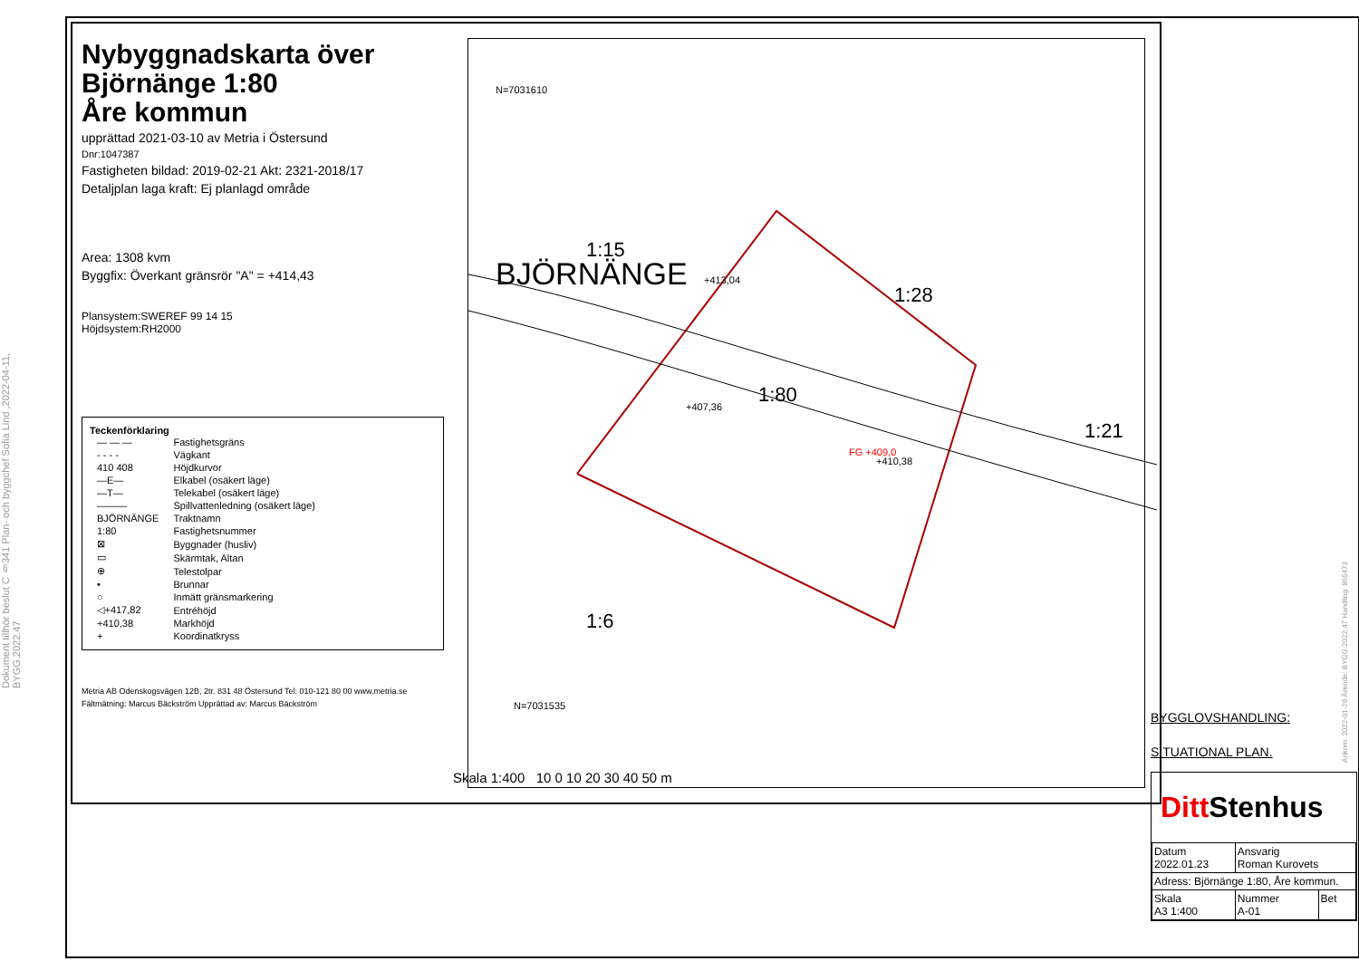Dokument tillhör beslut C §341 Plan- och byggchef Sofia Lind ,2022-04-11, BYGG.2022.47
Nybyggnadskarta över
Björnänge 1:80
Åre kommun
upprättad 2021-03-10 av Metria i Östersund
Dnr:1047387
Fastigheten bildad: 2019-02-21 Akt: 2321-2018/17
Detaljplan laga kraft: Ej planlagd område
Area: 1308 kvm
Byggfix: Överkant gränsrör "A" = +414,43
Plansystem:SWEREF 99 14 15
Höjdsystem:RH2000
Teckenförklaring
| — — — | Fastighetsgräns |
| - - - - | Vägkant |
| 410 408 | Höjdkurvor |
| —E— | Elkabel (osäkert läge) |
| —T— | Telekabel (osäkert läge) |
| ——— | Spillvattenledning (osäkert läge) |
| BJÖRNÄNGE | Traktnamn |
| 1:80 | Fastighetsnummer |
| ⊠ | Byggnader (husliv) |
| ▭ | Skärmtak, Altan |
| ⊕ | Telestolpar |
| • | Brunnar |
| ○ | Inmätt gränsmarkering |
| ◁+417,82 | Entréhöjd |
| +410,38 | Markhöjd |
| + | Koordinatkryss |
Metria AB Odenskogsvägen 12B, 2tr. 831 48 Östersund Tel: 010-121 80 00 www.metria.se
Fältmätning: Marcus Bäckström Upprättad av: Marcus Bäckström
N=7031610
BJÖRNÄNGE
1:15
1:28
1:80
1:21
1:6
N=7031535
FG +409,0
+413,04
+407,36
+410,38
Skala 1:400 10 0 10 20 30 40 50 m
BYGGLOVSHANDLING:
SITUATIONAL PLAN.
Ditt Stenhus
| Datum 2022.01.23 | Ansvarig Roman Kurovets | |
| Adress: Björnänge 1:80, Åre kommun. | | |
| Skala A3 1:400 | Nummer A-01 | Bet |
Ankom: 2022-01-26 Ärende: BYGG.2022.47 Handling: 865473